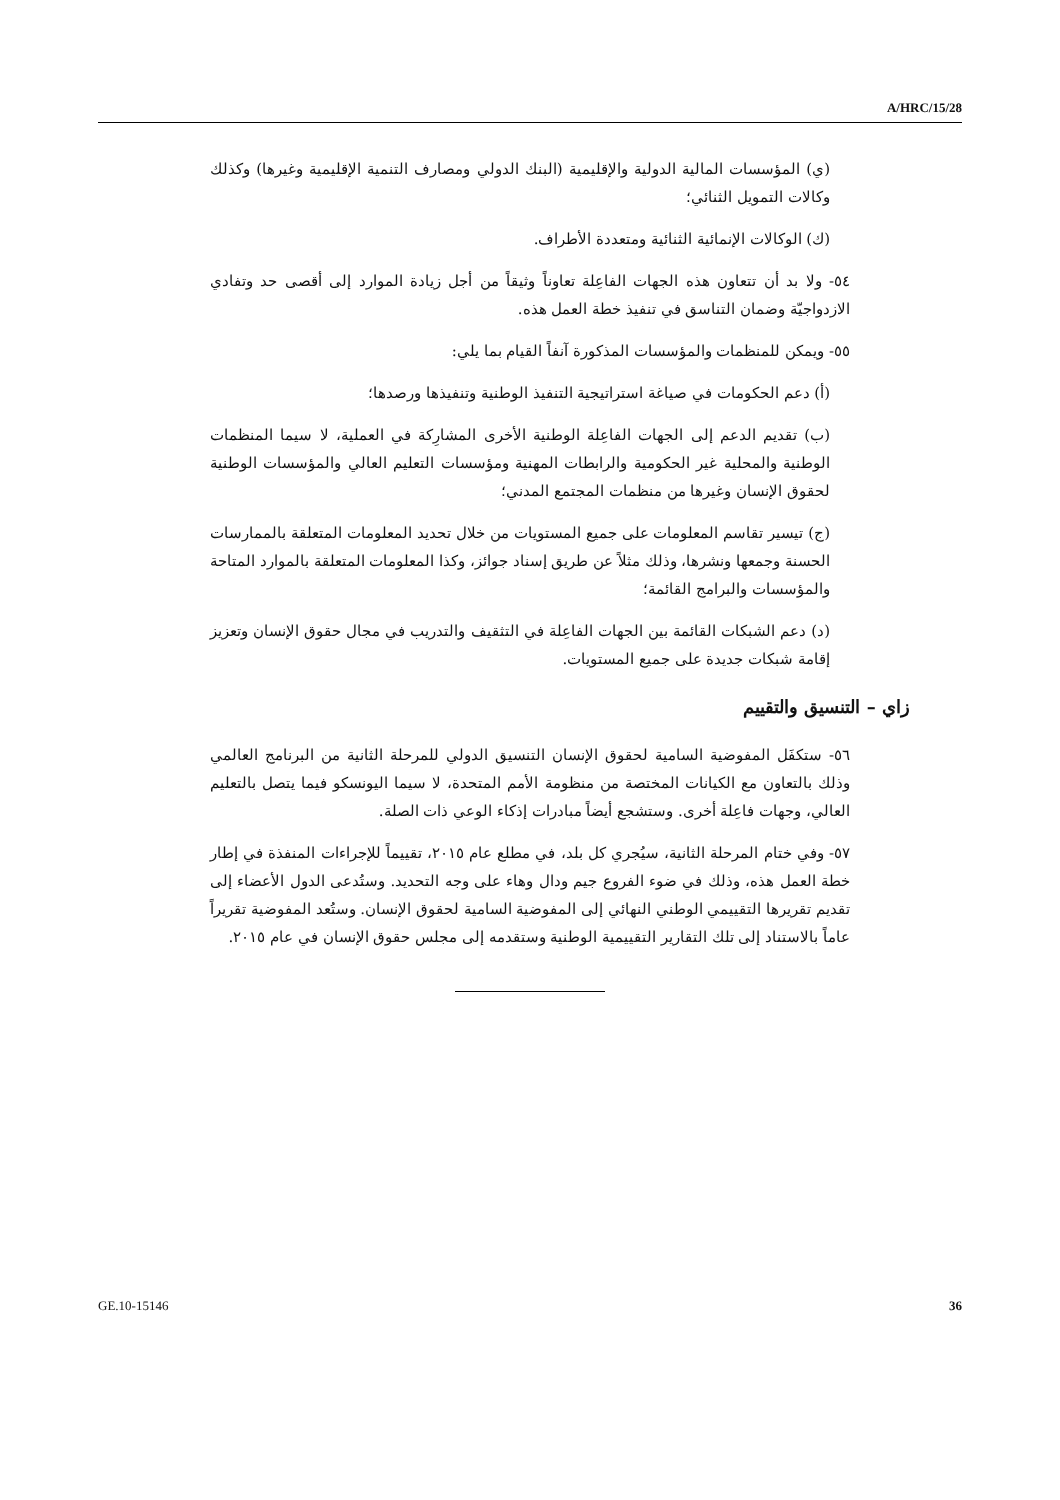A/HRC/15/28
(ي) المؤسسات المالية الدولية والإقليمية (البنك الدولي ومصارف التنمية الإقليمية وغيرها) وكذلك وكالات التمويل الثنائي؛
(ك) الوكالات الإنمائية الثنائية ومتعددة الأطراف.
٥٤- ولا بد أن تتعاون هذه الجهات الفاعِلة تعاوناً وثيقاً من أجل زيادة الموارد إلى أقصى حد وتفادي الازدواجيّة وضمان التناسق في تنفيذ خطة العمل هذه.
٥٥- ويمكن للمنظمات والمؤسسات المذكورة آنفاً القيام بما يلي:
(أ) دعم الحكومات في صياغة استراتيجية التنفيذ الوطنية وتنفيذها ورصدها؛
(ب) تقديم الدعم إلى الجهات الفاعِلة الوطنية الأخرى المشارِكة في العملية، لا سيما المنظمات الوطنية والمحلية غير الحكومية والرابطات المهنية ومؤسسات التعليم العالي والمؤسسات الوطنية لحقوق الإنسان وغيرها من منظمات المجتمع المدني؛
(ج) تيسير تقاسم المعلومات على جميع المستويات من خلال تحديد المعلومات المتعلقة بالممارسات الحسنة وجمعها ونشرها، وذلك مثلاً عن طريق إسناد جوائز، وكذا المعلومات المتعلقة بالموارد المتاحة والمؤسسات والبرامج القائمة؛
(د) دعم الشبكات القائمة بين الجهات الفاعِلة في التثقيف والتدريب في مجال حقوق الإنسان وتعزيز إقامة شبكات جديدة على جميع المستويات.
زاي – التنسيق والتقييم
٥٦- ستكفَل المفوضية السامية لحقوق الإنسان التنسيق الدولي للمرحلة الثانية من البرنامج العالمي وذلك بالتعاون مع الكيانات المختصة من منظومة الأمم المتحدة، لا سيما اليونسكو فيما يتصل بالتعليم العالي، وجهات فاعِلة أخرى. وستشجع أيضاً مبادرات إذكاء الوعي ذات الصلة.
٥٧- وفي ختام المرحلة الثانية، سيُجري كل بلد، في مطلع عام ٢٠١٥، تقييماً للإجراءات المنفذة في إطار خطة العمل هذه، وذلك في ضوء الفروع جيم ودال وهاء على وجه التحديد. وستُدعى الدول الأعضاء إلى تقديم تقريرها التقييمي الوطني النهائي إلى المفوضية السامية لحقوق الإنسان. وستُعد المفوضية تقريراً عاماً بالاستناد إلى تلك التقارير التقييمية الوطنية وستقدمه إلى مجلس حقوق الإنسان في عام ٢٠١٥.
GE.10-15146 36